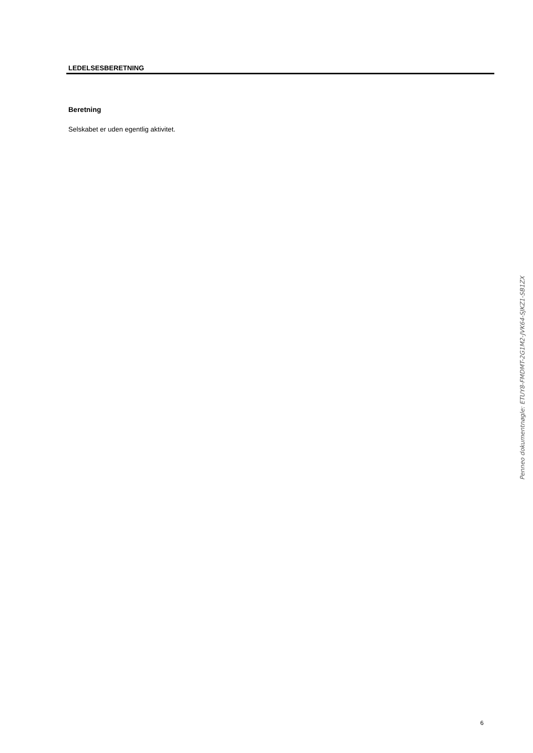LEDELSESBERETNING
Beretning
Selskabet er uden egentlig aktivitet.
Penneo dokumentnøgle: ETUY8-FMDMT-2G1M2-JVK64-SJKZ1-SB1ZX
6